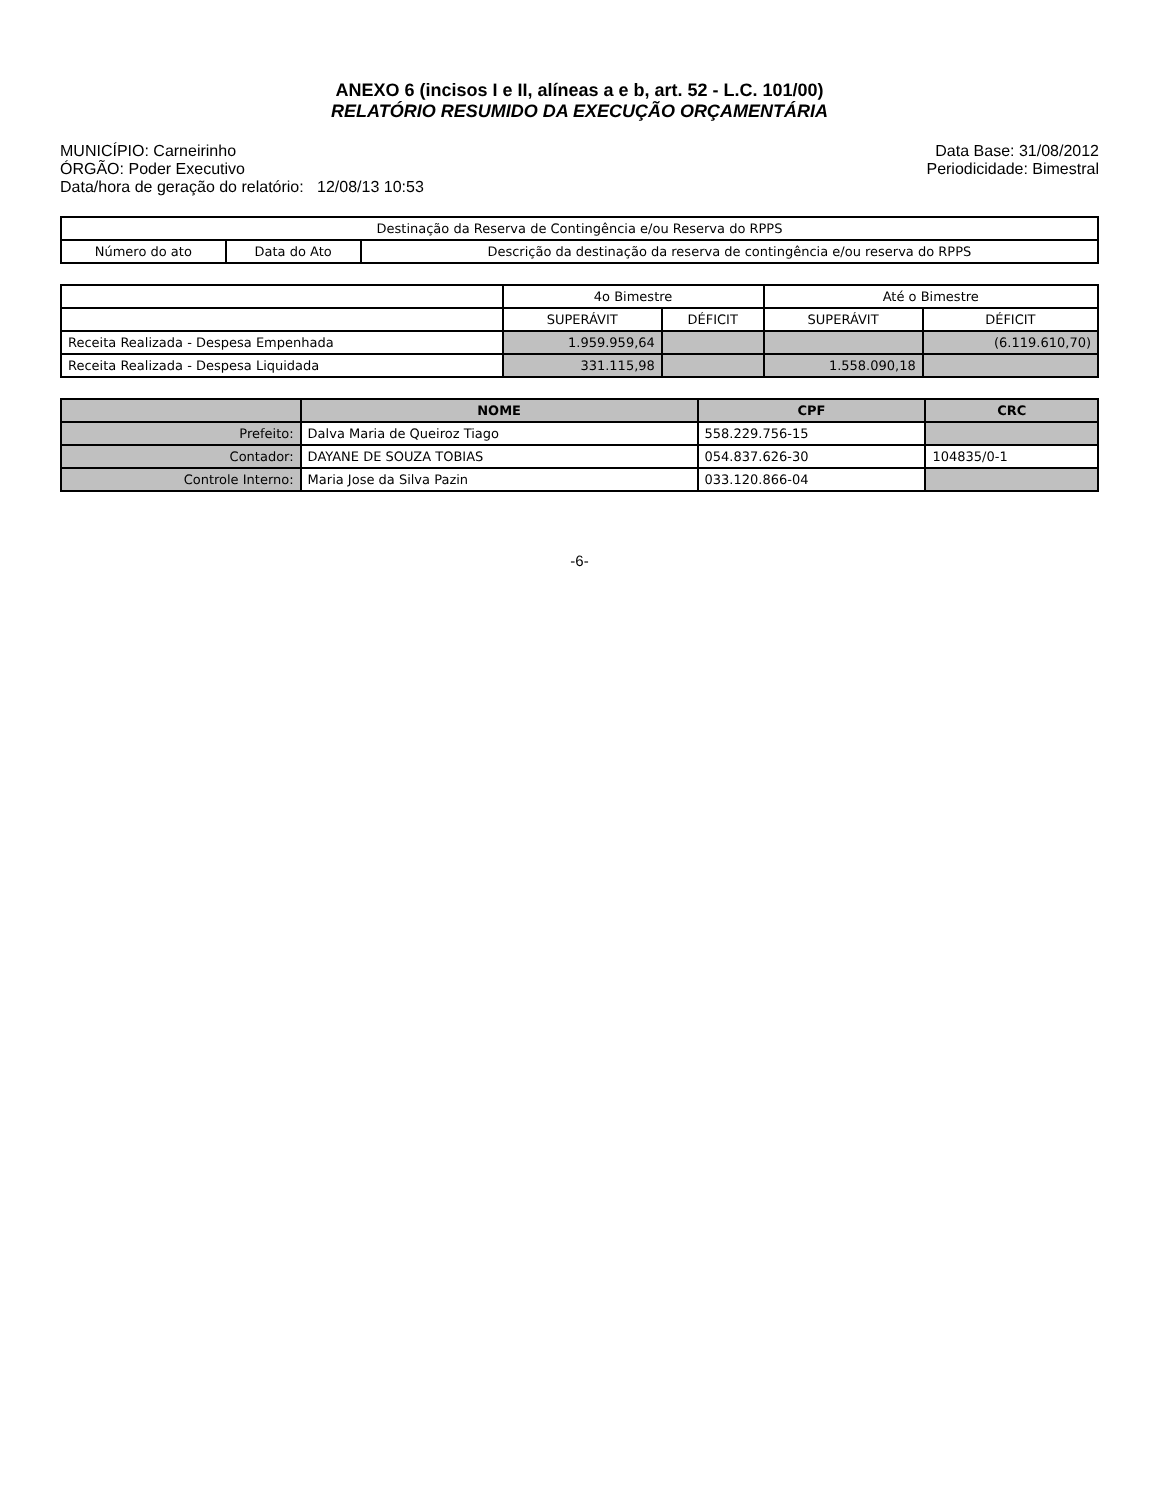ANEXO 6 (incisos I e II, alíneas a e b, art. 52 - L.C. 101/00)
RELATÓRIO RESUMIDO DA EXECUÇÃO ORÇAMENTÁRIA
MUNICÍPIO: Carneirinho
ÓRGÃO: Poder Executivo
Data/hora de geração do relatório: 12/08/13 10:53
Data Base: 31/08/2012
Periodicidade: Bimestral
| Destinação da Reserva de Contingência e/ou Reserva do RPPS | | |
| --- | --- | --- |
| Número do ato | Data do Ato | Descrição da destinação da reserva de contingência e/ou reserva do RPPS |
| | 4o Bimestre | | Até o Bimestre | |
| | SUPERÁVIT | DÉFICIT | SUPERÁVIT | DÉFICIT |
| Receita Realizada - Despesa Empenhada | 1.959.959,64 | | | (6.119.610,70) |
| Receita Realizada - Despesa Liquidada | 331.115,98 | | 1.558.090,18 | |
| | NOME | CPF | CRC |
| --- | --- | --- | --- |
| Prefeito: | Dalva Maria de Queiroz Tiago | 558.229.756-15 | |
| Contador: | DAYANE DE SOUZA TOBIAS | 054.837.626-30 | 104835/0-1 |
| Controle Interno: | Maria Jose da Silva Pazin | 033.120.866-04 | |
-6-